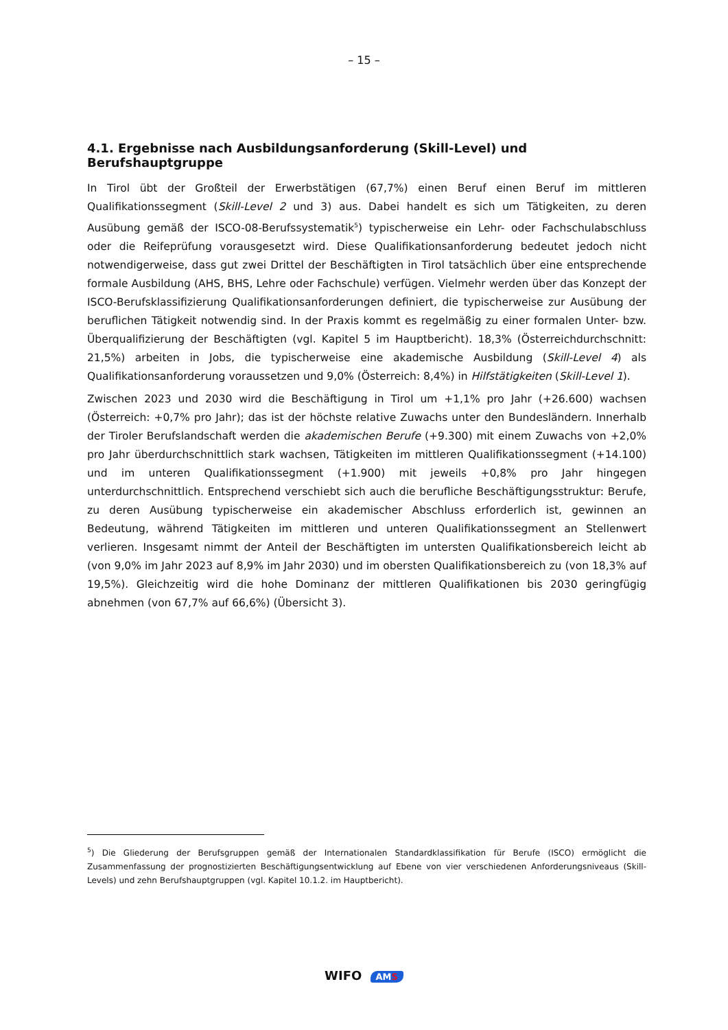– 15 –
4.1. Ergebnisse nach Ausbildungsanforderung (Skill-Level) und Berufshauptgruppe
In Tirol übt der Großteil der Erwerbstätigen (67,7%) einen Beruf einen Beruf im mittleren Qualifikationssegment (Skill-Level 2 und 3) aus. Dabei handelt es sich um Tätigkeiten, zu deren Ausübung gemäß der ISCO-08-Berufssystematik<sup>5</sup>) typischerweise ein Lehr- oder Fachschulabschluss oder die Reifeprüfung vorausgesetzt wird. Diese Qualifikationsanforderung bedeutet jedoch nicht notwendigerweise, dass gut zwei Drittel der Beschäftigten in Tirol tatsächlich über eine entsprechende formale Ausbildung (AHS, BHS, Lehre oder Fachschule) verfügen. Vielmehr werden über das Konzept der ISCO-Berufsklassifizierung Qualifikationsanforderungen definiert, die typischerweise zur Ausübung der beruflichen Tätigkeit notwendig sind. In der Praxis kommt es regelmäßig zu einer formalen Unter- bzw. Überqualifizierung der Beschäftigten (vgl. Kapitel 5 im Hauptbericht). 18,3% (Österreichdurchschnitt: 21,5%) arbeiten in Jobs, die typischerweise eine akademische Ausbildung (Skill-Level 4) als Qualifikationsanforderung voraussetzen und 9,0% (Österreich: 8,4%) in Hilfstätigkeiten (Skill-Level 1).
Zwischen 2023 und 2030 wird die Beschäftigung in Tirol um +1,1% pro Jahr (+26.600) wachsen (Österreich: +0,7% pro Jahr); das ist der höchste relative Zuwachs unter den Bundesländern. Innerhalb der Tiroler Berufslandschaft werden die akademischen Berufe (+9.300) mit einem Zuwachs von +2,0% pro Jahr überdurchschnittlich stark wachsen, Tätigkeiten im mittleren Qualifikationssegment (+14.100) und im unteren Qualifikationssegment (+1.900) mit jeweils +0,8% pro Jahr hingegen unterdurchschnittlich. Entsprechend verschiebt sich auch die berufliche Beschäftigungsstruktur: Berufe, zu deren Ausübung typischerweise ein akademischer Abschluss erforderlich ist, gewinnen an Bedeutung, während Tätigkeiten im mittleren und unteren Qualifikationssegment an Stellenwert verlieren. Insgesamt nimmt der Anteil der Beschäftigten im untersten Qualifikationsbereich leicht ab (von 9,0% im Jahr 2023 auf 8,9% im Jahr 2030) und im obersten Qualifikationsbereich zu (von 18,3% auf 19,5%). Gleichzeitig wird die hohe Dominanz der mittleren Qualifikationen bis 2030 geringfügig abnehmen (von 67,7% auf 66,6%) (Übersicht 3).
<sup>5</sup>) Die Gliederung der Berufsgruppen gemäß der Internationalen Standardklassifikation für Berufe (ISCO) ermöglicht die Zusammenfassung der prognostizierten Beschäftigungsentwicklung auf Ebene von vier verschiedenen Anforderungsniveaus (Skill-Levels) und zehn Berufshauptgruppen (vgl. Kapitel 10.1.2. im Hauptbericht).
WIFO AMS